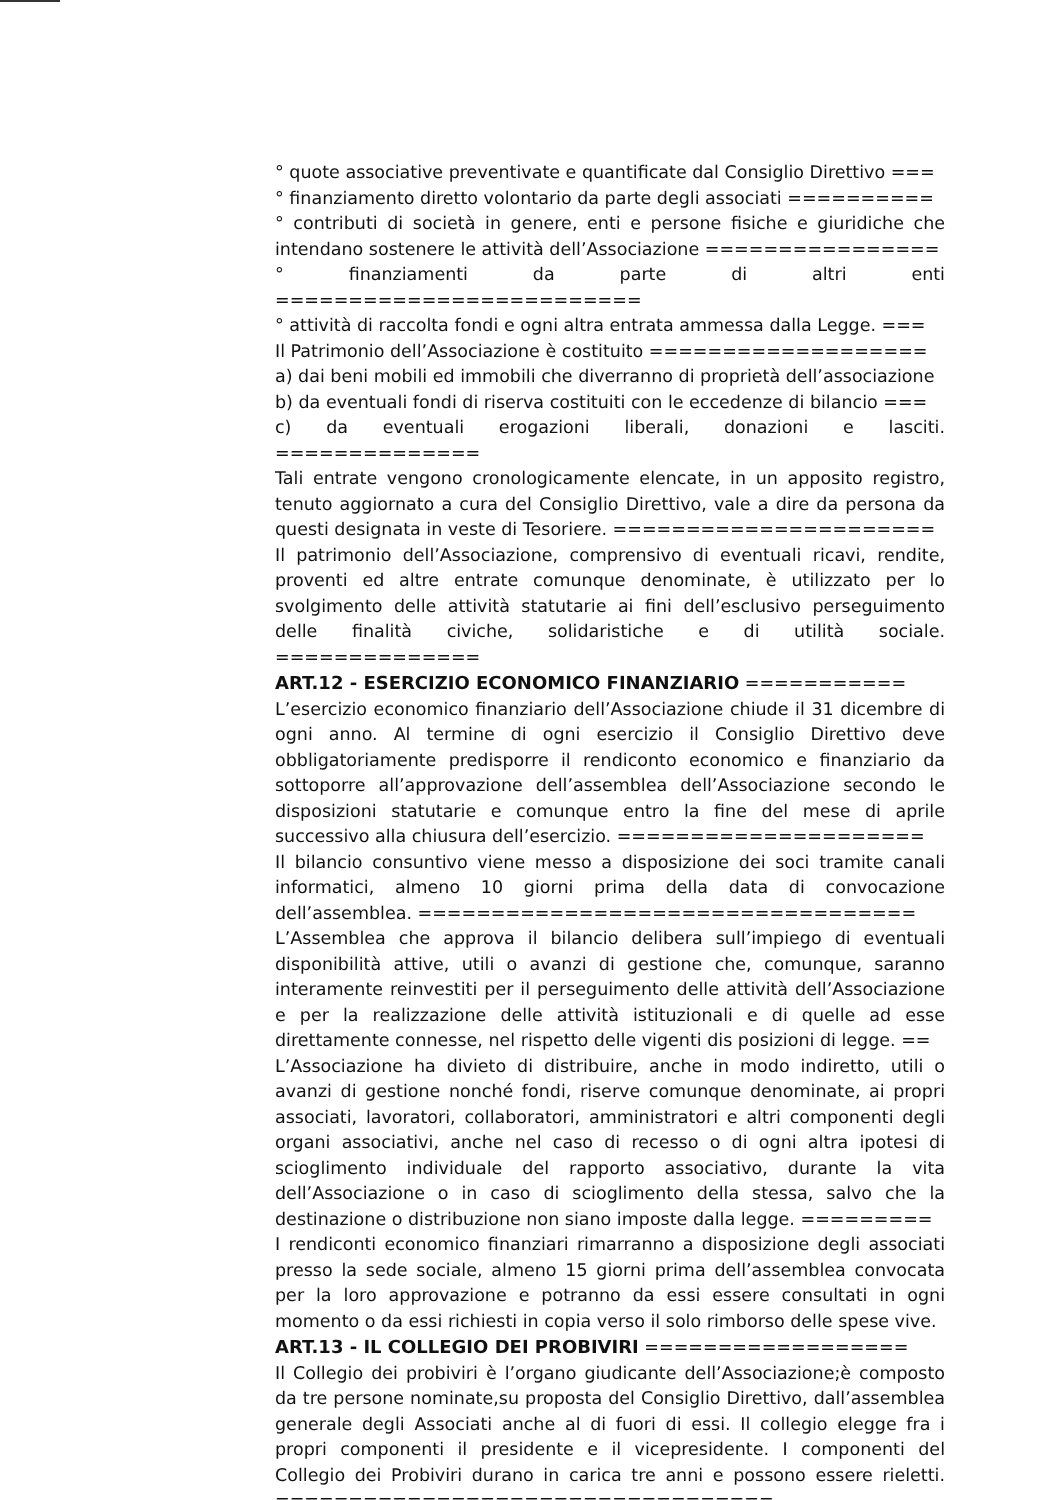° quote associative preventivate e quantificate dal Consiglio Direttivo ===
° finanziamento diretto volontario da parte degli associati ==========
° contributi di società in genere, enti e persone fisiche e giuridiche che intendano sostenere le attività dell’Associazione ================
° finanziamenti da parte di altri enti =========================
° attività di raccolta fondi e ogni altra entrata ammessa dalla Legge. ===
Il Patrimonio dell’Associazione è costituito ===================
a) dai beni mobili ed immobili che diverranno di proprietà dell’associazione
b) da eventuali fondi di riserva costituiti con le eccedenze di bilancio ===
c) da eventuali erogazioni liberali, donazioni e lasciti. ==============
Tali entrate vengono cronologicamente elencate, in un apposito registro, tenuto aggiornato a cura del Consiglio Direttivo, vale a dire da persona da questi designata in veste di Tesoriere. ======================
Il patrimonio dell’Associazione, comprensivo di eventuali ricavi, rendite, proventi ed altre entrate comunque denominate, è utilizzato per lo svolgimento delle attività statutarie ai fini dell’esclusivo perseguimento delle finalità civiche, solidaristiche e di utilità sociale. ==============
ART.12 - ESERCIZIO ECONOMICO FINANZIARIO ===========
L’esercizio economico finanziario dell’Associazione chiude il 31 dicembre di ogni anno. Al termine di ogni esercizio il Consiglio Direttivo deve obbligatoriamente predisporre il rendiconto economico e finanziario da sottoporre all’approvazione dell’assemblea dell’Associazione secondo le disposizioni statutarie e comunque entro la fine del mese di aprile successivo alla chiusura dell’esercizio. =====================
Il bilancio consuntivo viene messo a disposizione dei soci tramite canali informatici, almeno 10 giorni prima della data di convocazione dell’assemblea. ==================================
L’Assemblea che approva il bilancio delibera sull’impiego di eventuali disponibilità attive, utili o avanzi di gestione che, comunque, saranno interamente reinvestiti per il perseguimento delle attività dell’Associazione e per la realizzazione delle attività istituzionali e di quelle ad esse direttamente connesse, nel rispetto delle vigenti dis posizioni di legge. ==
L’Associazione ha divieto di distribuire, anche in modo indiretto, utili o avanzi di gestione nonché fondi, riserve comunque denominate, ai propri associati, lavoratori, collaboratori, amministratori e altri componenti degli organi associativi, anche nel caso di recesso o di ogni altra ipotesi di scioglimento individuale del rapporto associativo, durante la vita dell’Associazione o in caso di scioglimento della stessa, salvo che la destinazione o distribuzione non siano imposte dalla legge. =========
I rendiconti economico finanziari rimarranno a disposizione degli associati presso la sede sociale, almeno 15 giorni prima dell’assemblea convocata per la loro approvazione e potranno da essi essere consultati in ogni momento o da essi richiesti in copia verso il solo rimborso delle spese vive.
ART.13 - IL COLLEGIO DEI PROBIVIRI ==================
Il Collegio dei probiviri è l’organo giudicante dell’Associazione;è composto da tre persone nominate,su proposta del Consiglio Direttivo, dall’assemblea generale degli Associati anche al di fuori di essi. Il collegio elegge fra i propri componenti il presidente e il vicepresidente. I componenti del Collegio dei Probiviri durano in carica tre anni e possono essere rieletti. ==================================